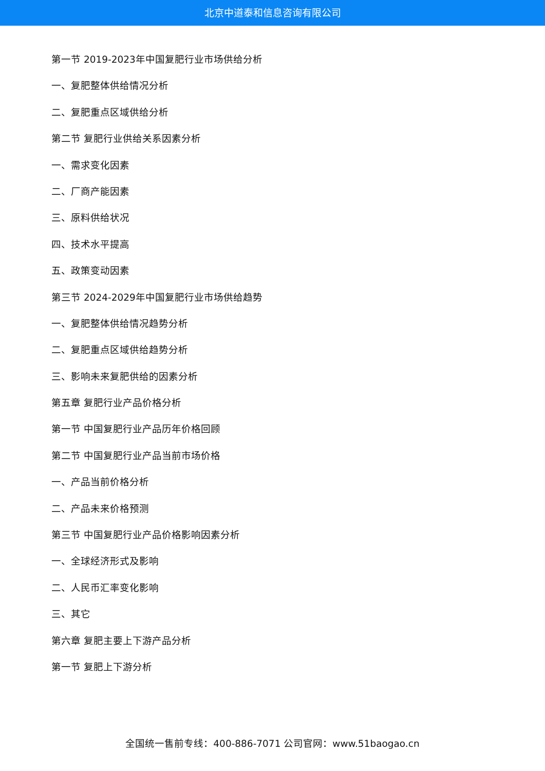北京中道泰和信息咨询有限公司
第一节 2019-2023年中国复肥行业市场供给分析
一、复肥整体供给情况分析
二、复肥重点区域供给分析
第二节 复肥行业供给关系因素分析
一、需求变化因素
二、厂商产能因素
三、原料供给状况
四、技术水平提高
五、政策变动因素
第三节 2024-2029年中国复肥行业市场供给趋势
一、复肥整体供给情况趋势分析
二、复肥重点区域供给趋势分析
三、影响未来复肥供给的因素分析
第五章 复肥行业产品价格分析
第一节 中国复肥行业产品历年价格回顾
第二节 中国复肥行业产品当前市场价格
一、产品当前价格分析
二、产品未来价格预测
第三节 中国复肥行业产品价格影响因素分析
一、全球经济形式及影响
二、人民币汇率变化影响
三、其它
第六章 复肥主要上下游产品分析
第一节 复肥上下游分析
全国统一售前专线：400-886-7071 公司官网：www.51baogao.cn